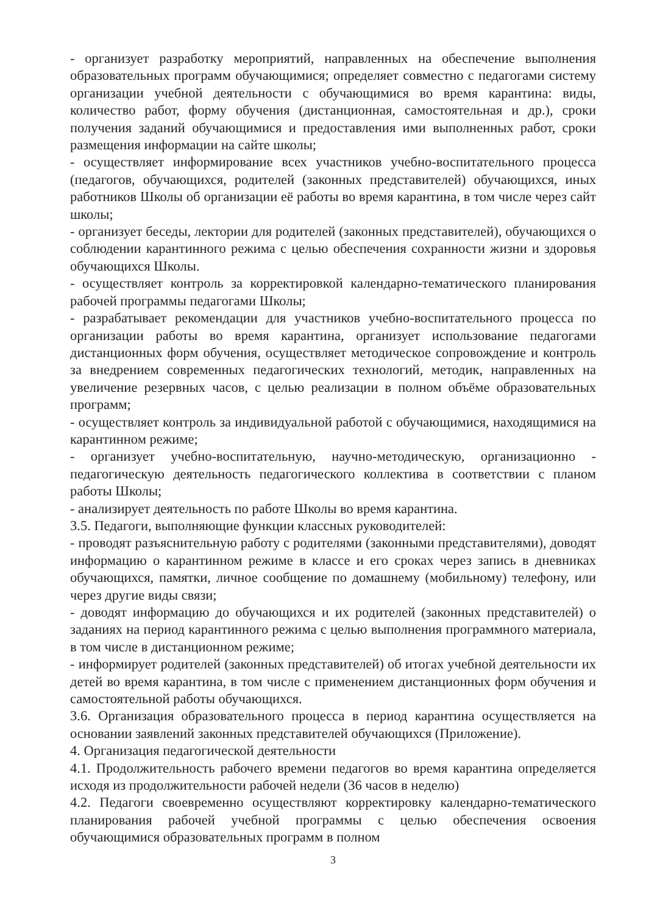- организует разработку мероприятий, направленных на обеспечение выполнения образовательных программ обучающимися; определяет совместно с педагогами систему организации учебной деятельности с обучающимися во время карантина: виды, количество работ, форму обучения (дистанционная, самостоятельная и др.), сроки получения заданий обучающимися и предоставления ими выполненных работ, сроки размещения информации на сайте школы;
- осуществляет информирование всех участников учебно-воспитательного процесса (педагогов, обучающихся, родителей (законных представителей) обучающихся, иных работников Школы об организации её работы во время карантина, в том числе через сайт школы;
- организует беседы, лектории для родителей (законных представителей), обучающихся о соблюдении карантинного режима с целью обеспечения сохранности жизни и здоровья обучающихся Школы.
- осуществляет контроль за корректировкой календарно-тематического планирования рабочей программы педагогами Школы;
- разрабатывает рекомендации для участников учебно-воспитательного процесса по организации работы во время карантина, организует использование педагогами дистанционных форм обучения, осуществляет методическое сопровождение и контроль за внедрением современных педагогических технологий, методик, направленных на увеличение резервных часов, с целью реализации в полном объёме образовательных программ;
- осуществляет контроль за индивидуальной работой с обучающимися, находящимися на карантинном режиме;
- организует учебно-воспитательную, научно-методическую, организационно - педагогическую деятельность педагогического коллектива в соответствии с планом работы Школы;
- анализирует деятельность по работе Школы во время карантина.
3.5. Педагоги, выполняющие функции классных руководителей:
- проводят разъяснительную работу с родителями (законными представителями), доводят информацию о карантинном режиме в классе и его сроках через запись в дневниках обучающихся, памятки, личное сообщение по домашнему (мобильному) телефону, или через другие виды связи;
- доводят информацию до обучающихся и их родителей (законных представителей) о заданиях на период карантинного режима с целью выполнения программного материала, в том числе в дистанционном режиме;
- информирует родителей (законных представителей) об итогах учебной деятельности их детей во время карантина, в том числе с применением дистанционных форм обучения и самостоятельной работы обучающихся.
3.6. Организация образовательного процесса в период карантина осуществляется на основании заявлений законных представителей обучающихся (Приложение).
4. Организация педагогической деятельности
4.1. Продолжительность рабочего времени педагогов во время карантина определяется исходя из продолжительности рабочей недели (36 часов в неделю)
4.2. Педагоги своевременно осуществляют корректировку календарно-тематического планирования рабочей учебной программы с целью обеспечения освоения обучающимися образовательных программ в полном
3